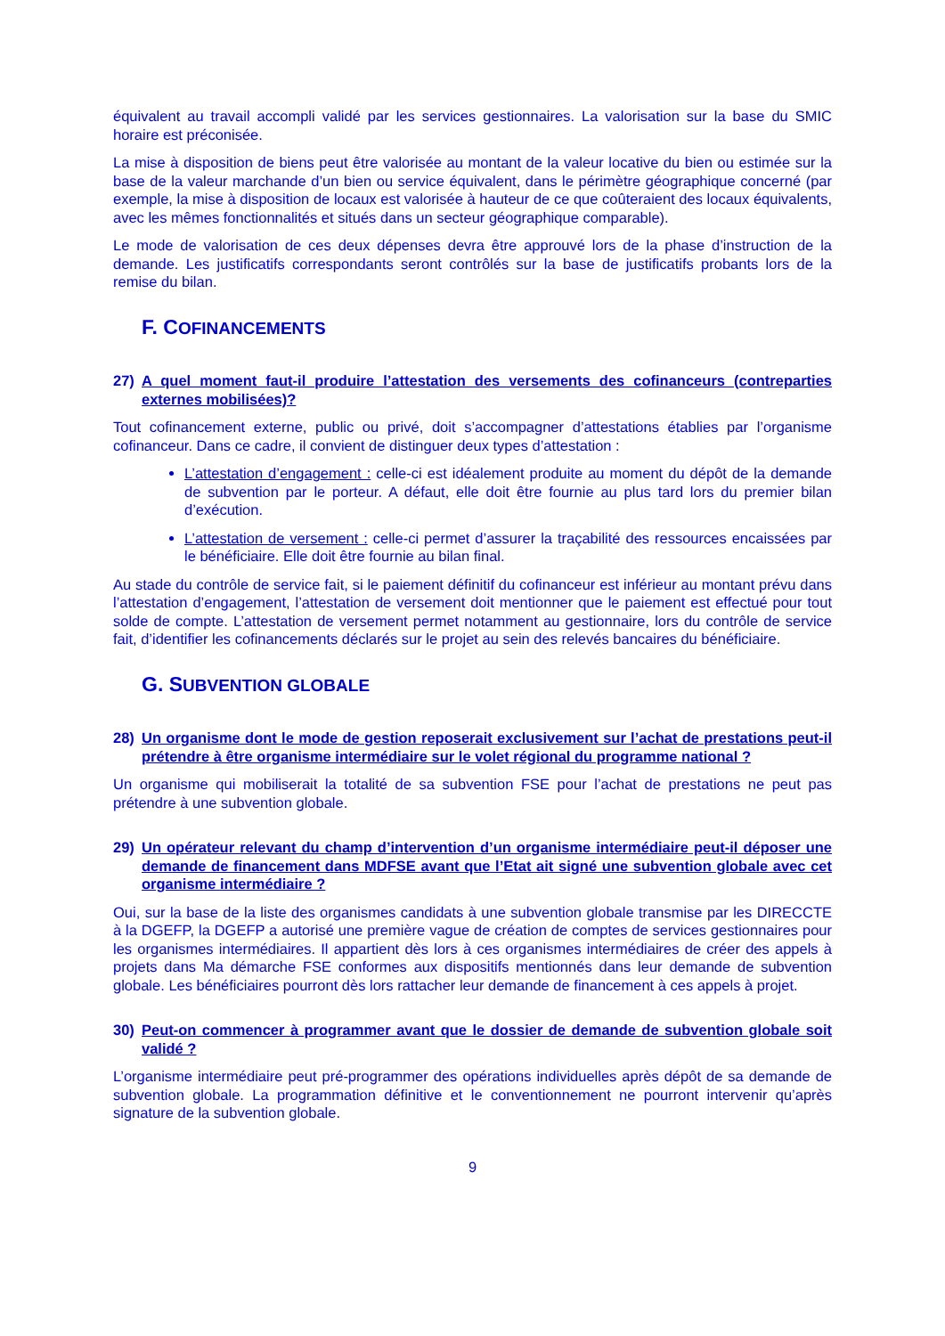équivalent au travail accompli validé par les services gestionnaires. La valorisation sur la base du SMIC horaire est préconisée.
La mise à disposition de biens peut être valorisée au montant de la valeur locative du bien ou estimée sur la base de la valeur marchande d’un bien ou service équivalent, dans le périmètre géographique concerné (par exemple, la mise à disposition de locaux est valorisée à hauteur de ce que coûteraient des locaux équivalents, avec les mêmes fonctionnalités et situés dans un secteur géographique comparable).
Le mode de valorisation de ces deux dépenses devra être approuvé lors de la phase d’instruction de la demande. Les justificatifs correspondants seront contrôlés sur la base de justificatifs probants lors de la remise du bilan.
F. COFINANCEMENTS
27) A quel moment faut-il produire l’attestation des versements des cofinanceurs (contreparties externes mobilisées)?
Tout cofinancement externe, public ou privé, doit s’accompagner d’attestations établies par l’organisme cofinanceur. Dans ce cadre, il convient de distinguer deux types d’attestation :
L’attestation d’engagement : celle-ci est idéalement produite au moment du dépôt de la demande de subvention par le porteur. A défaut, elle doit être fournie au plus tard lors du premier bilan d’exécution.
L’attestation de versement : celle-ci permet d’assurer la traçabilité des ressources encaissées par le bénéficiaire. Elle doit être fournie au bilan final.
Au stade du contrôle de service fait, si le paiement définitif du cofinanceur est inférieur au montant prévu dans l’attestation d’engagement, l’attestation de versement doit mentionner que le paiement est effectué pour tout solde de compte. L’attestation de versement permet notamment au gestionnaire, lors du contrôle de service fait, d’identifier les cofinancements déclarés sur le projet au sein des relevés bancaires du bénéficiaire.
G. SUBVENTION GLOBALE
28) Un organisme dont le mode de gestion reposerait exclusivement sur l’achat de prestations peut-il prétendre à être organisme intermédiaire sur le volet régional du programme national ?
Un organisme qui mobiliserait la totalité de sa subvention FSE pour l’achat de prestations ne peut pas prétendre à une subvention globale.
29) Un opérateur relevant du champ d’intervention d’un organisme intermédiaire peut-il déposer une demande de financement dans MDFSE avant que l’Etat ait signé une subvention globale avec cet organisme intermédiaire ?
Oui, sur la base de la liste des organismes candidats à une subvention globale transmise par les DIRECCTE à la DGEFP, la DGEFP a autorisé une première vague de création de comptes de services gestionnaires pour les organismes intermédiaires. Il appartient dès lors à ces organismes intermédiaires de créer des appels à projets dans Ma démarche FSE conformes aux dispositifs mentionnés dans leur demande de subvention globale. Les bénéficiaires pourront dès lors rattacher leur demande de financement à ces appels à projet.
30) Peut-on commencer à programmer avant que le dossier de demande de subvention globale soit validé ?
L’organisme intermédiaire peut pré-programmer des opérations individuelles après dépôt de sa demande de subvention globale. La programmation définitive et le conventionnement ne pourront intervenir qu’après signature de la subvention globale.
9